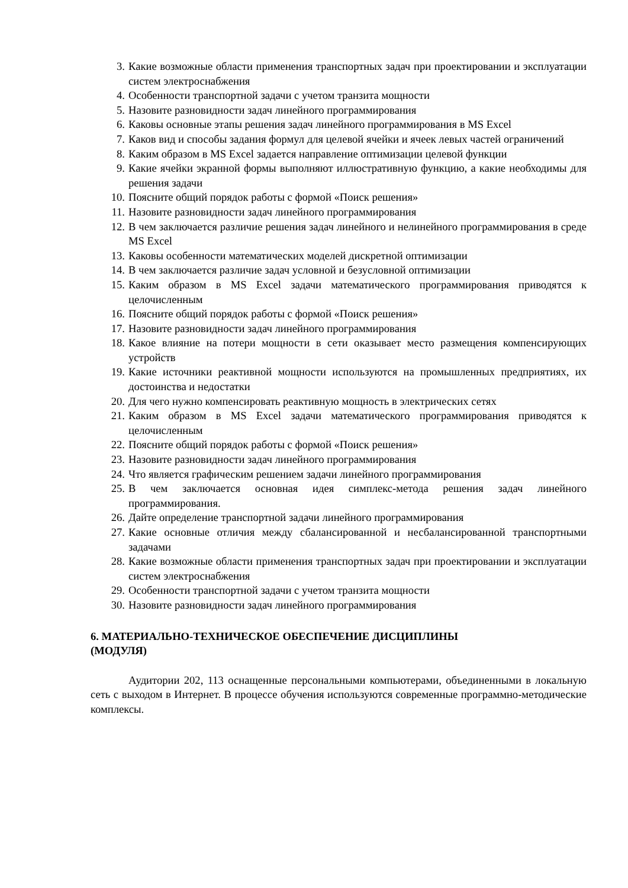3. Какие возможные области применения транспортных задач при проектировании и эксплуатации систем электроснабжения
4. Особенности транспортной задачи с учетом транзита мощности
5. Назовите разновидности задач линейного программирования
6. Каковы основные этапы решения задач линейного программирования в MS Excel
7. Каков вид и способы задания формул для целевой ячейки и ячеек левых частей ограничений
8. Каким образом в MS Excel задается направление оптимизации целевой функции
9. Какие ячейки экранной формы выполняют иллюстративную функцию, а какие необходимы для решения задачи
10. Поясните общий порядок работы с формой «Поиск решения»
11. Назовите разновидности задач линейного программирования
12. В чем заключается различие решения задач линейного и нелинейного программирования в среде MS Excel
13. Каковы особенности математических моделей дискретной оптимизации
14. В чем заключается различие задач условной и безусловной оптимизации
15. Каким образом в MS Excel задачи математического программирования приводятся к целочисленным
16. Поясните общий порядок работы с формой «Поиск решения»
17. Назовите разновидности задач линейного программирования
18. Какое влияние на потери мощности в сети оказывает место размещения компенсирующих устройств
19. Какие источники реактивной мощности используются на промышленных предприятиях, их достоинства и недостатки
20. Для чего нужно компенсировать реактивную мощность в электрических сетях
21. Каким образом в MS Excel задачи математического программирования приводятся к целочисленным
22. Поясните общий порядок работы с формой «Поиск решения»
23. Назовите разновидности задач линейного программирования
24. Что является графическим решением задачи линейного программирования
25. В чем заключается основная идея симплекс-метода решения задач линейного программирования.
26. Дайте определение транспортной задачи линейного программирования
27. Какие основные отличия между сбалансированной и несбалансированной транспортными задачами
28. Какие возможные области применения транспортных задач при проектировании и эксплуатации систем электроснабжения
29. Особенности транспортной задачи с учетом транзита мощности
30. Назовите разновидности задач линейного программирования
6. МАТЕРИАЛЬНО-ТЕХНИЧЕСКОЕ ОБЕСПЕЧЕНИЕ ДИСЦИПЛИНЫ
(МОДУЛЯ)
Аудитории 202, 113 оснащенные персональными компьютерами, объединенными в локальную сеть с выходом в Интернет. В процессе обучения используются современные программно-методические комплексы.